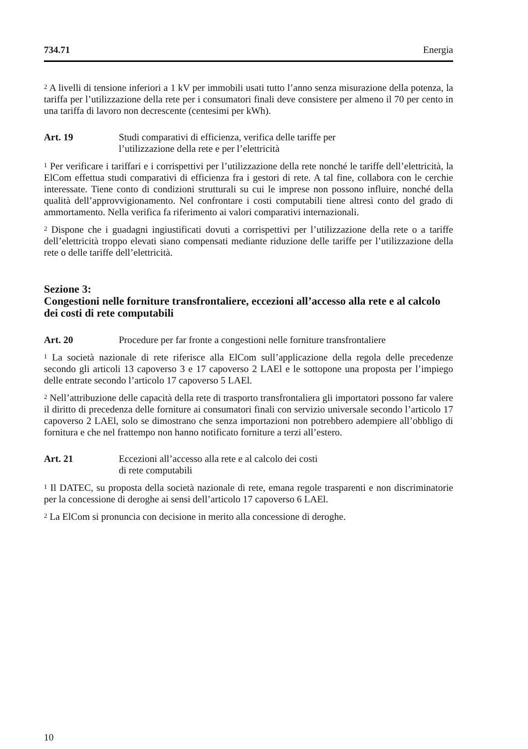734.71 Energia
<sup>2</sup> A livelli di tensione inferiori a 1 kV per immobili usati tutto l’anno senza misurazione della potenza, la tariffa per l’utilizzazione della rete per i consumatori finali deve consistere per almeno il 70 per cento in una tariffa di lavoro non decrescente (centesimi per kWh).
Art. 19 Studi comparativi di efficienza, verifica delle tariffe per
l’utilizzazione della rete e per l’elettricità
<sup>1</sup> Per verificare i tariffari e i corrispettivi per l’utilizzazione della rete nonché le tariffe dell’elettricità, la ElCom effettua studi comparativi di efficienza fra i gestori di rete. A tal fine, collabora con le cerchie interessate. Tiene conto di condizioni strutturali su cui le imprese non possono influire, nonché della qualità dell’approvvigionamento. Nel confrontare i costi computabili tiene altresì conto del grado di ammortamento. Nella verifica fa riferimento ai valori comparativi internazionali.
<sup>2</sup> Dispone che i guadagni ingiustificati dovuti a corrispettivi per l’utilizzazione della rete o a tariffe dell’elettricità troppo elevati siano compensati mediante riduzione delle tariffe per l’utilizzazione della rete o delle tariffe dell’elettricità.
Sezione 3:
Congestioni nelle forniture transfrontaliere, eccezioni all’accesso alla rete e al calcolo dei costi di rete computabili
Art. 20 Procedure per far fronte a congestioni nelle forniture transfrontaliere
<sup>1</sup> La società nazionale di rete riferisce alla ElCom sull’applicazione della regola delle precedenze secondo gli articoli 13 capoverso 3 e 17 capoverso 2 LAEl e le sottopone una proposta per l’impiego delle entrate secondo l’articolo 17 capoverso 5 LAEl.
<sup>2</sup> Nell’attribuzione delle capacità della rete di trasporto transfrontaliera gli importatori possono far valere il diritto di precedenza delle forniture ai consumatori finali con servizio universale secondo l’articolo 17 capoverso 2 LAEl, solo se dimostrano che senza importazioni non potrebbero adempiere all’obbligo di fornitura e che nel frattempo non hanno notificato forniture a terzi all’estero.
Art. 21 Eccezioni all’accesso alla rete e al calcolo dei costi
di rete computabili
<sup>1</sup> Il DATEC, su proposta della società nazionale di rete, emana regole trasparenti e non discriminatorie per la concessione di deroghe ai sensi dell’articolo 17 capoverso 6 LAEl.
<sup>2</sup> La ElCom si pronuncia con decisione in merito alla concessione di deroghe.
10